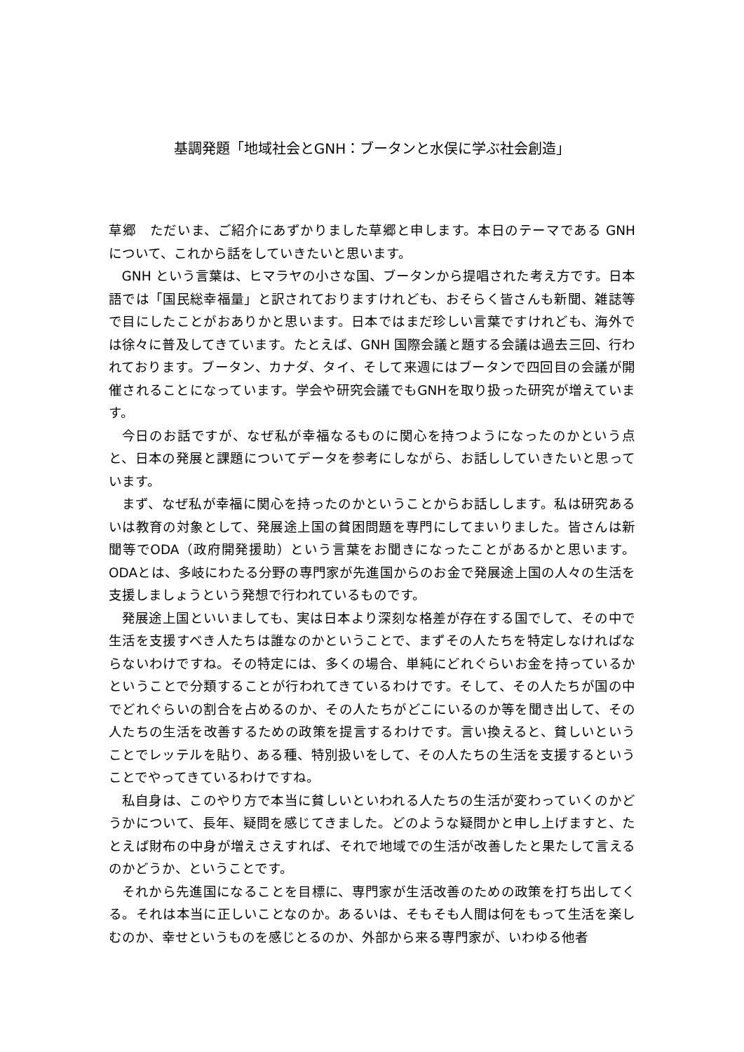基調発題「地域社会とGNH：ブータンと水俣に学ぶ社会創造」
草郷　ただいま、ご紹介にあずかりました草郷と申します。本日のテーマである GNH について、これから話をしていきたいと思います。
GNH という言葉は、ヒマラヤの小さな国、ブータンから提唱された考え方です。日本語では「国民総幸福量」と訳されておりますけれども、おそらく皆さんも新聞、雑誌等で目にしたことがおありかと思います。日本ではまだ珍しい言葉ですけれども、海外では徐々に普及してきています。たとえば、GNH 国際会議と題する会議は過去三回、行われております。ブータン、カナダ、タイ、そして来週にはブータンで四回目の会議が開催されることになっています。学会や研究会議でもGNHを取り扱った研究が増えています。
今日のお話ですが、なぜ私が幸福なるものに関心を持つようになったのかという点と、日本の発展と課題についてデータを参考にしながら、お話ししていきたいと思っています。
まず、なぜ私が幸福に関心を持ったのかということからお話しします。私は研究あるいは教育の対象として、発展途上国の貧困問題を専門にしてまいりました。皆さんは新聞等でODA（政府開発援助）という言葉をお聞きになったことがあるかと思います。ODAとは、多岐にわたる分野の専門家が先進国からのお金で発展途上国の人々の生活を支援しましょうという発想で行われているものです。
発展途上国といいましても、実は日本より深刻な格差が存在する国でして、その中で生活を支援すべき人たちは誰なのかということで、まずその人たちを特定しなければならないわけですね。その特定には、多くの場合、単純にどれぐらいお金を持っているかということで分類することが行われてきているわけです。そして、その人たちが国の中でどれぐらいの割合を占めるのか、その人たちがどこにいるのか等を聞き出して、その人たちの生活を改善するための政策を提言するわけです。言い換えると、貧しいということでレッテルを貼り、ある種、特別扱いをして、その人たちの生活を支援するということでやってきているわけですね。
私自身は、このやり方で本当に貧しいといわれる人たちの生活が変わっていくのかどうかについて、長年、疑問を感じてきました。どのような疑問かと申し上げますと、たとえば財布の中身が増えさえすれば、それで地域での生活が改善したと果たして言えるのかどうか、ということです。
それから先進国になることを目標に、専門家が生活改善のための政策を打ち出してくる。それは本当に正しいことなのか。あるいは、そもそも人間は何をもって生活を楽しむのか、幸せというものを感じとるのか、外部から来る専門家が、いわゆる他者